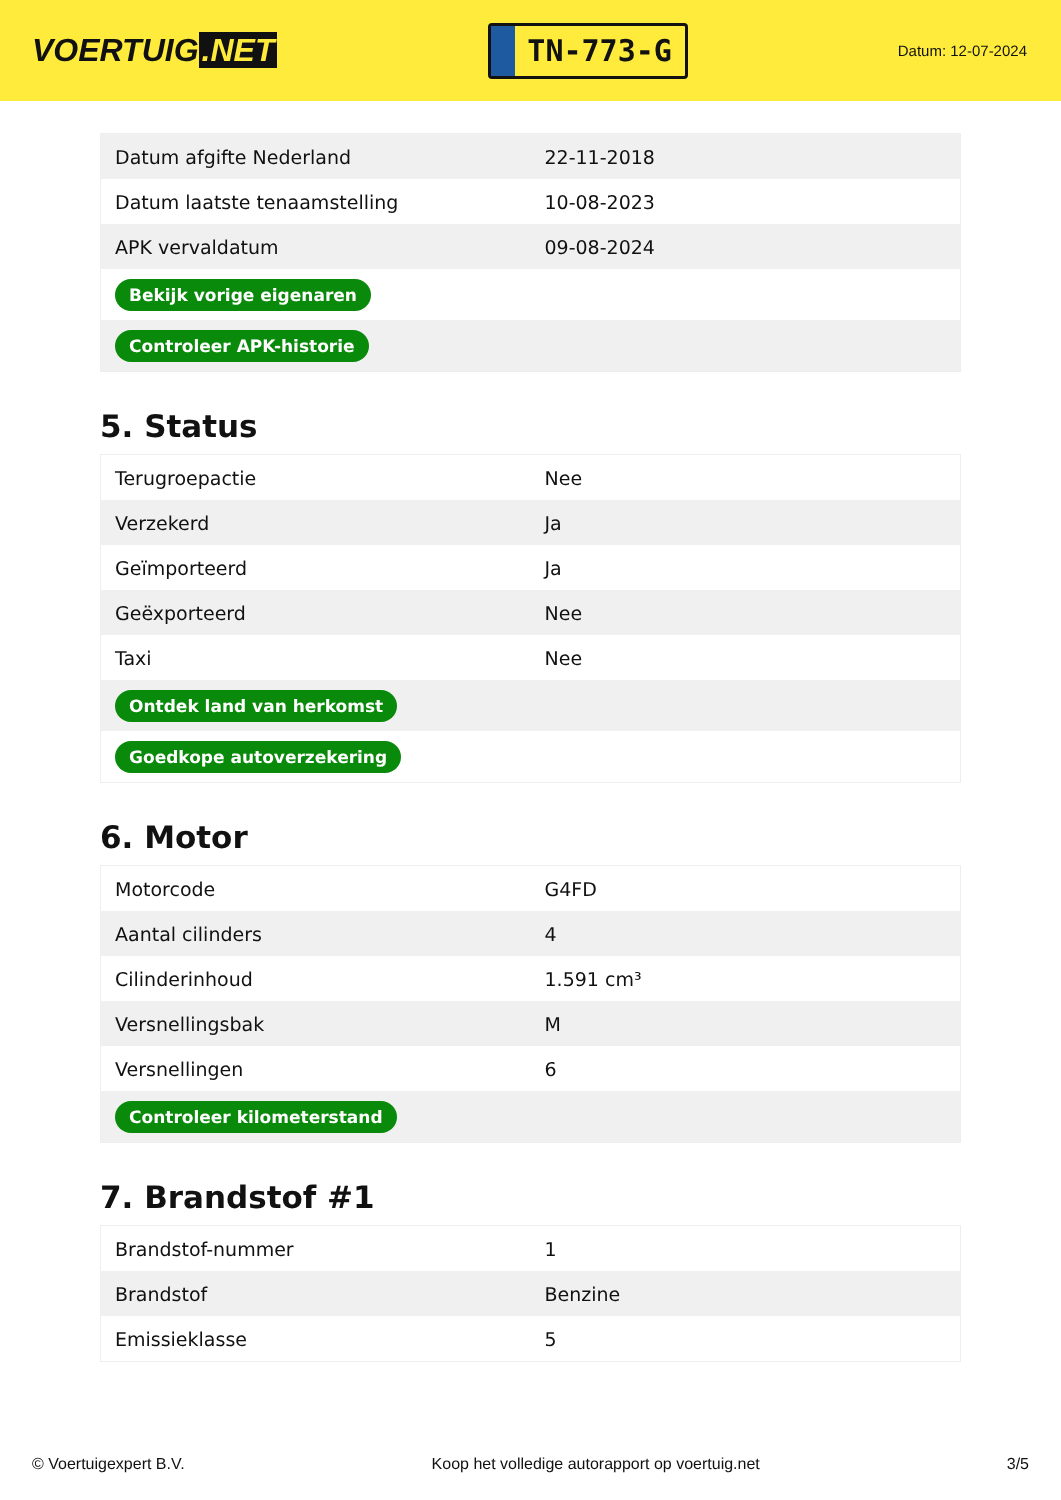VOERTUIG.NET
TN-773-G
Datum: 12-07-2024
| Datum afgifte Nederland | 22-11-2018 |
| Datum laatste tenaamstelling | 10-08-2023 |
| APK vervaldatum | 09-08-2024 |
| Bekijk vorige eigenaren | |
| Controleer APK-historie | |
5. Status
| Terugroepactie | Nee |
| Verzekerd | Ja |
| Geïmporteerd | Ja |
| Geëxporteerd | Nee |
| Taxi | Nee |
| Ontdek land van herkomst | |
| Goedkope autoverzekering | |
6. Motor
| Motorcode | G4FD |
| Aantal cilinders | 4 |
| Cilinderinhoud | 1.591 cm³ |
| Versnellingsbak | M |
| Versnellingen | 6 |
| Controleer kilometerstand | |
7. Brandstof #1
| Brandstof-nummer | 1 |
| Brandstof | Benzine |
| Emissieklasse | 5 |
© Voertuigexpert B.V. Koop het volledige autorapport op voertuig.net 3/5